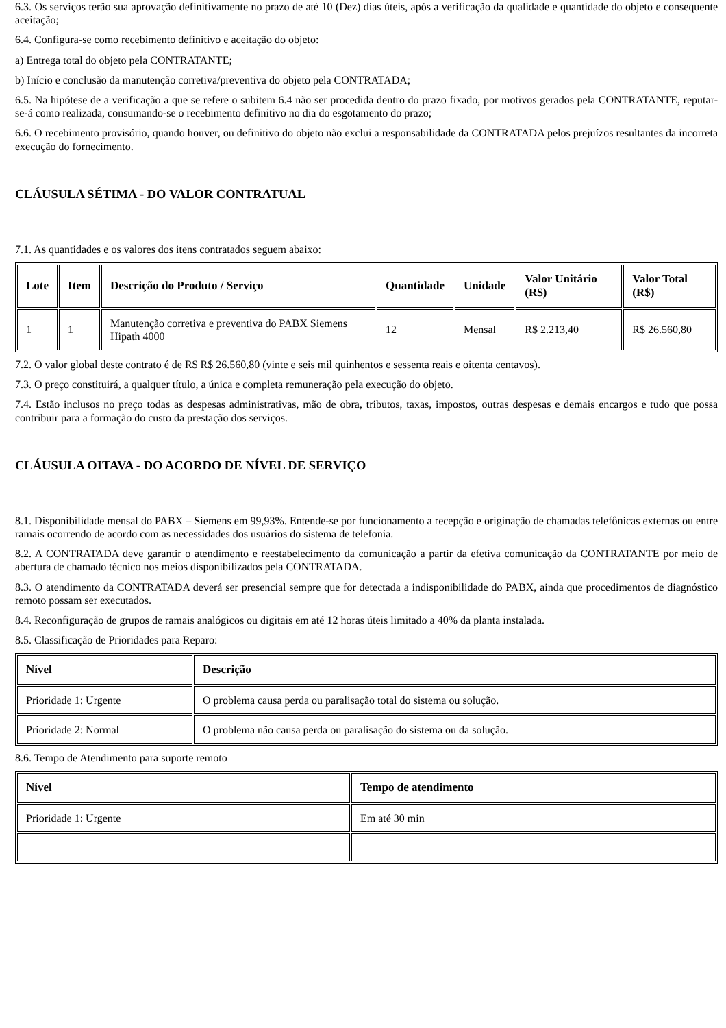6.3. Os serviços terão sua aprovação definitivamente no prazo de até 10 (Dez) dias úteis, após a verificação da qualidade e quantidade do objeto e consequente aceitação;
6.4. Configura-se como recebimento definitivo e aceitação do objeto:
a) Entrega total do objeto pela CONTRATANTE;
b) Início e conclusão da manutenção corretiva/preventiva do objeto pela CONTRATADA;
6.5. Na hipótese de a verificação a que se refere o subitem 6.4 não ser procedida dentro do prazo fixado, por motivos gerados pela CONTRATANTE, reputar-se-á como realizada, consumando-se o recebimento definitivo no dia do esgotamento do prazo;
6.6. O recebimento provisório, quando houver, ou definitivo do objeto não exclui a responsabilidade da CONTRATADA pelos prejuízos resultantes da incorreta execução do fornecimento.
CLÁUSULA SÉTIMA - DO VALOR CONTRATUAL
7.1. As quantidades e os valores dos itens contratados seguem abaixo:
| Lote | Item | Descrição do Produto / Serviço | Quantidade | Unidade | Valor Unitário (R$) | Valor Total (R$) |
| --- | --- | --- | --- | --- | --- | --- |
| 1 | 1 | Manutenção corretiva e preventiva do PABX Siemens Hipath 4000 | 12 | Mensal | R$ 2.213,40 | R$ 26.560,80 |
7.2. O valor global deste contrato é de R$ R$ 26.560,80 (vinte e seis mil quinhentos e sessenta reais e oitenta centavos).
7.3. O preço constituirá, a qualquer título, a única e completa remuneração pela execução do objeto.
7.4. Estão inclusos no preço todas as despesas administrativas, mão de obra, tributos, taxas, impostos, outras despesas e demais encargos e tudo que possa contribuir para a formação do custo da prestação dos serviços.
CLÁUSULA OITAVA - DO ACORDO DE NÍVEL DE SERVIÇO
8.1. Disponibilidade mensal do PABX – Siemens em 99,93%. Entende-se por funcionamento a recepção e originação de chamadas telefônicas externas ou entre ramais ocorrendo de acordo com as necessidades dos usuários do sistema de telefonia.
8.2. A CONTRATADA deve garantir o atendimento e reestabelecimento da comunicação a partir da efetiva comunicação da CONTRATANTE por meio de abertura de chamado técnico nos meios disponibilizados pela CONTRATADA.
8.3. O atendimento da CONTRATADA deverá ser presencial sempre que for detectada a indisponibilidade do PABX, ainda que procedimentos de diagnóstico remoto possam ser executados.
8.4. Reconfiguração de grupos de ramais analógicos ou digitais em até 12 horas úteis limitado a 40% da planta instalada.
8.5. Classificação de Prioridades para Reparo:
| Nível | Descrição |
| --- | --- |
| Prioridade 1: Urgente | O problema causa perda ou paralisação total do sistema ou solução. |
| Prioridade 2: Normal | O problema não causa perda ou paralisação do sistema ou da solução. |
8.6. Tempo de Atendimento para suporte remoto
| Nível | Tempo de atendimento |
| --- | --- |
| Prioridade 1: Urgente | Em até 30 min |